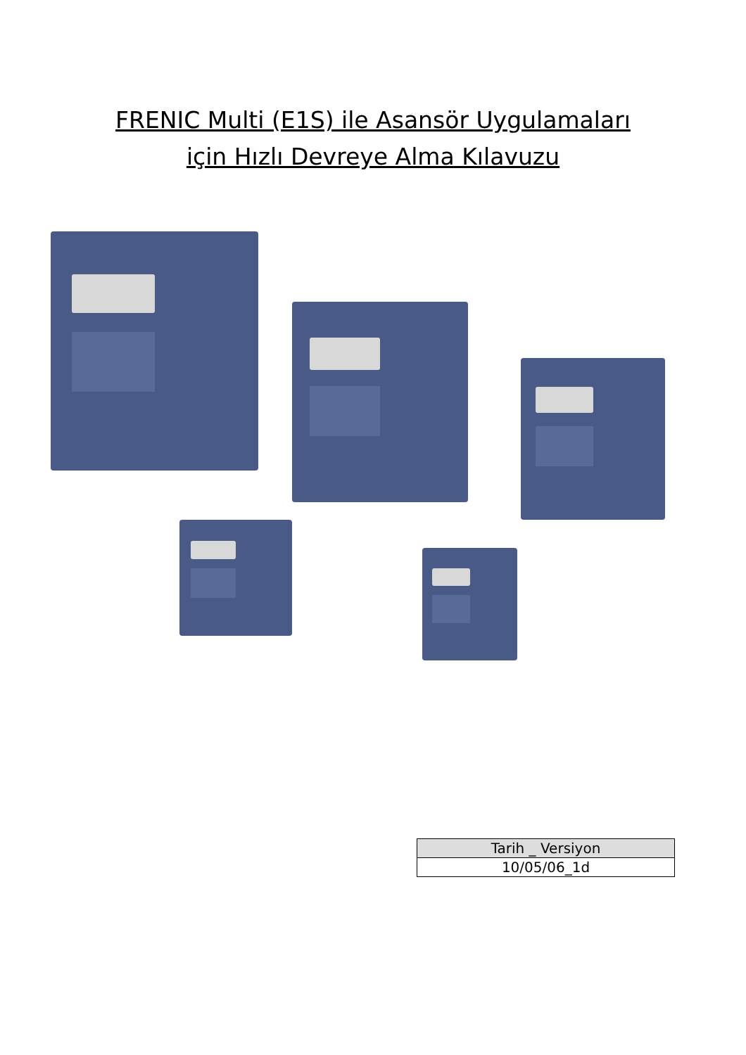FRENIC Multi (E1S) ile Asansör Uygulamaları
için Hızlı Devreye Alma Kılavuzu
| Tarih _ Versiyon |
| --- |
| 10/05/06_1d |